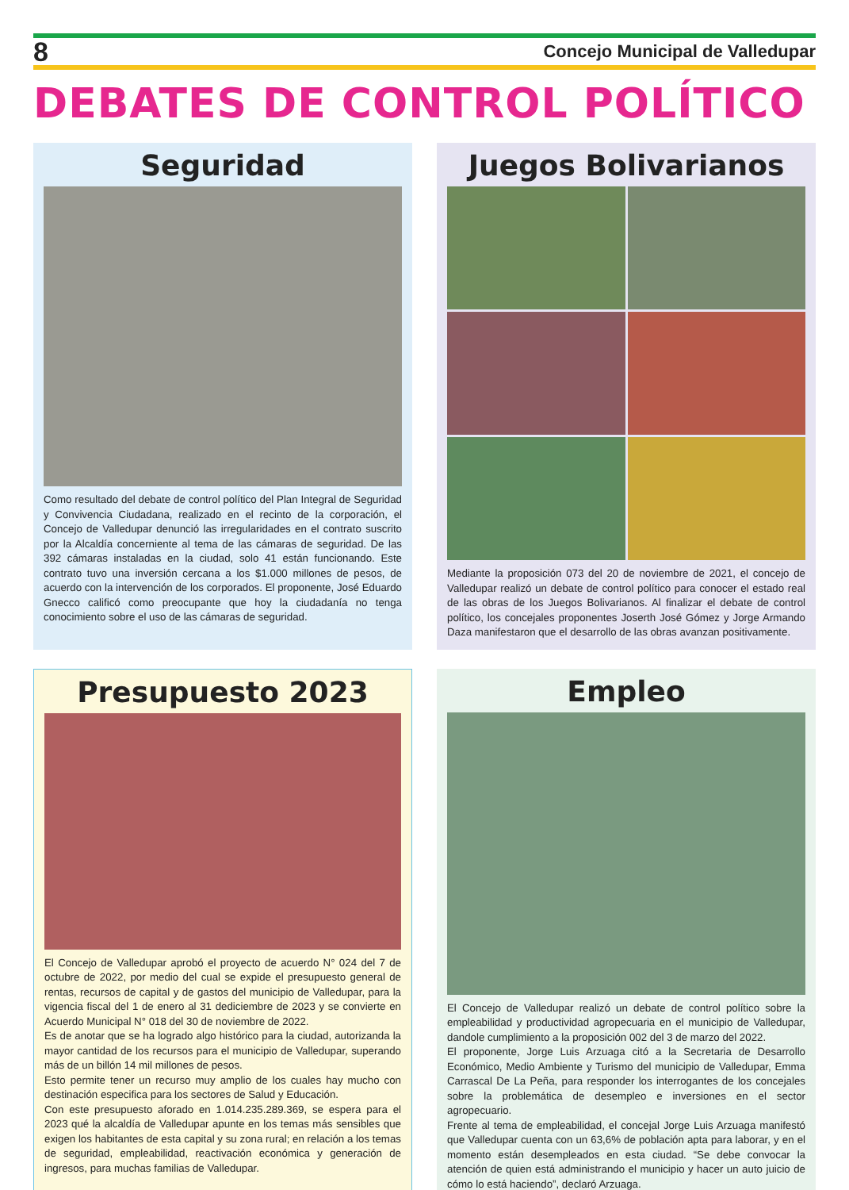8 Concejo Municipal de Valledupar
DEBATES DE CONTROL POLÍTICO
Seguridad
Como resultado del debate de control político del Plan Integral de Seguridad y Convivencia Ciudadana, realizado en el recinto de la corporación, el Concejo de Valledupar denunció las irregularidades en el contrato suscrito por la Alcaldía concerniente al tema de las cámaras de seguridad. De las 392 cámaras instaladas en la ciudad, solo 41 están funcionando. Este contrato tuvo una inversión cercana a los $1.000 millones de pesos, de acuerdo con la intervención de los corporados. El proponente, José Eduardo Gnecco calificó como preocupante que hoy la ciudadanía no tenga conocimiento sobre el uso de las cámaras de seguridad.
Juegos Bolivarianos
Mediante la proposición 073 del 20 de noviembre de 2021, el concejo de Valledupar realizó un debate de control político para conocer el estado real de las obras de los Juegos Bolivarianos. Al finalizar el debate de control político, los concejales proponentes Joserth José Gómez y Jorge Armando Daza manifestaron que el desarrollo de las obras avanzan positivamente.
Presupuesto 2023
El Concejo de Valledupar aprobó el proyecto de acuerdo N° 024 del 7 de octubre de 2022, por medio del cual se expide el presupuesto general de rentas, recursos de capital y de gastos del municipio de Valledupar, para la vigencia fiscal del 1 de enero al 31 dediciembre de 2023 y se convierte en Acuerdo Municipal N° 018 del 30 de noviembre de 2022.
Es de anotar que se ha logrado algo histórico para la ciudad, autorizanda la mayor cantidad de los recursos para el municipio de Valledupar, superando más de un billón 14 mil millones de pesos.
Esto permite tener un recurso muy amplio de los cuales hay mucho con destinación especifica para los sectores de Salud y Educación.
Con este presupuesto aforado en 1.014.235.289.369, se espera para el 2023 qué la alcaldía de Valledupar apunte en los temas más sensibles que exigen los habitantes de esta capital y su zona rural; en relación a los temas de seguridad, empleabilidad, reactivación económica y generación de ingresos, para muchas familias de Valledupar.
Empleo
El Concejo de Valledupar realizó un debate de control político sobre la empleabilidad y productividad agropecuaria en el municipio de Valledupar, dandole cumplimiento a la proposición 002 del 3 de marzo del 2022.
El proponente, Jorge Luis Arzuaga citó a la Secretaria de Desarrollo Económico, Medio Ambiente y Turismo del municipio de Valledupar, Emma Carrascal De La Peña, para responder los interrogantes de los concejales sobre la problemática de desempleo e inversiones en el sector agropecuario.
Frente al tema de empleabilidad, el concejal Jorge Luis Arzuaga manifestó que Valledupar cuenta con un 63,6% de población apta para laborar, y en el momento están desempleados en esta ciudad. “Se debe convocar la atención de quien está administrando el municipio y hacer un auto juicio de cómo lo está haciendo”, declaró Arzuaga.